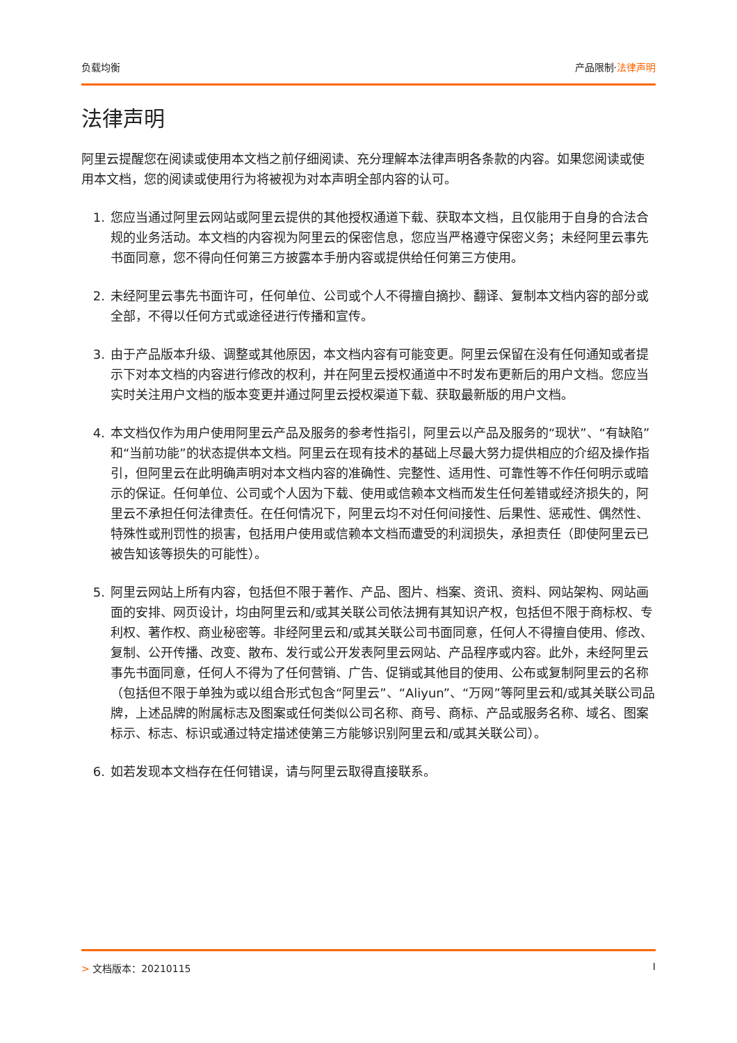负载均衡 产品限制·法律声明
法律声明
阿里云提醒您在阅读或使用本文档之前仔细阅读、充分理解本法律声明各条款的内容。如果您阅读或使用本文档，您的阅读或使用行为将被视为对本声明全部内容的认可。
1. 您应当通过阿里云网站或阿里云提供的其他授权通道下载、获取本文档，且仅能用于自身的合法合规的业务活动。本文档的内容视为阿里云的保密信息，您应当严格遵守保密义务；未经阿里云事先书面同意，您不得向任何第三方披露本手册内容或提供给任何第三方使用。
2. 未经阿里云事先书面许可，任何单位、公司或个人不得擅自摘抄、翻译、复制本文档内容的部分或全部，不得以任何方式或途径进行传播和宣传。
3. 由于产品版本升级、调整或其他原因，本文档内容有可能变更。阿里云保留在没有任何通知或者提示下对本文档的内容进行修改的权利，并在阿里云授权通道中不时发布更新后的用户文档。您应当实时关注用户文档的版本变更并通过阿里云授权渠道下载、获取最新版的用户文档。
4. 本文档仅作为用户使用阿里云产品及服务的参考性指引，阿里云以产品及服务的“现状”、“有缺陷”和“当前功能”的状态提供本文档。阿里云在现有技术的基础上尽最大努力提供相应的介绍及操作指引，但阿里云在此明确声明对本文档内容的准确性、完整性、适用性、可靠性等不作任何明示或暗示的保证。任何单位、公司或个人因为下载、使用或信赖本文档而发生任何差错或经济损失的，阿里云不承担任何法律责任。在任何情况下，阿里云均不对任何间接性、后果性、惩戒性、偶然性、特殊性或刑罚性的损害，包括用户使用或信赖本文档而遭受的利润损失，承担责任（即使阿里云已被告知该等损失的可能性）。
5. 阿里云网站上所有内容，包括但不限于著作、产品、图片、档案、资讯、资料、网站架构、网站画面的安排、网页设计，均由阿里云和/或其关联公司依法拥有其知识产权，包括但不限于商标权、专利权、著作权、商业秘密等。非经阿里云和/或其关联公司书面同意，任何人不得擅自使用、修改、复制、公开传播、改变、散布、发行或公开发表阿里云网站、产品程序或内容。此外，未经阿里云事先书面同意，任何人不得为了任何营销、广告、促销或其他目的使用、公布或复制阿里云的名称（包括但不限于单独为或以组合形式包含“阿里云”、“Aliyun”、“万网”等阿里云和/或其关联公司品牌，上述品牌的附属标志及图案或任何类似公司名称、商号、商标、产品或服务名称、域名、图案标示、标志、标识或通过特定描述使第三方能够识别阿里云和/或其关联公司）。
6. 如若发现本文档存在任何错误，请与阿里云取得直接联系。
> 文档版本：20210115 I